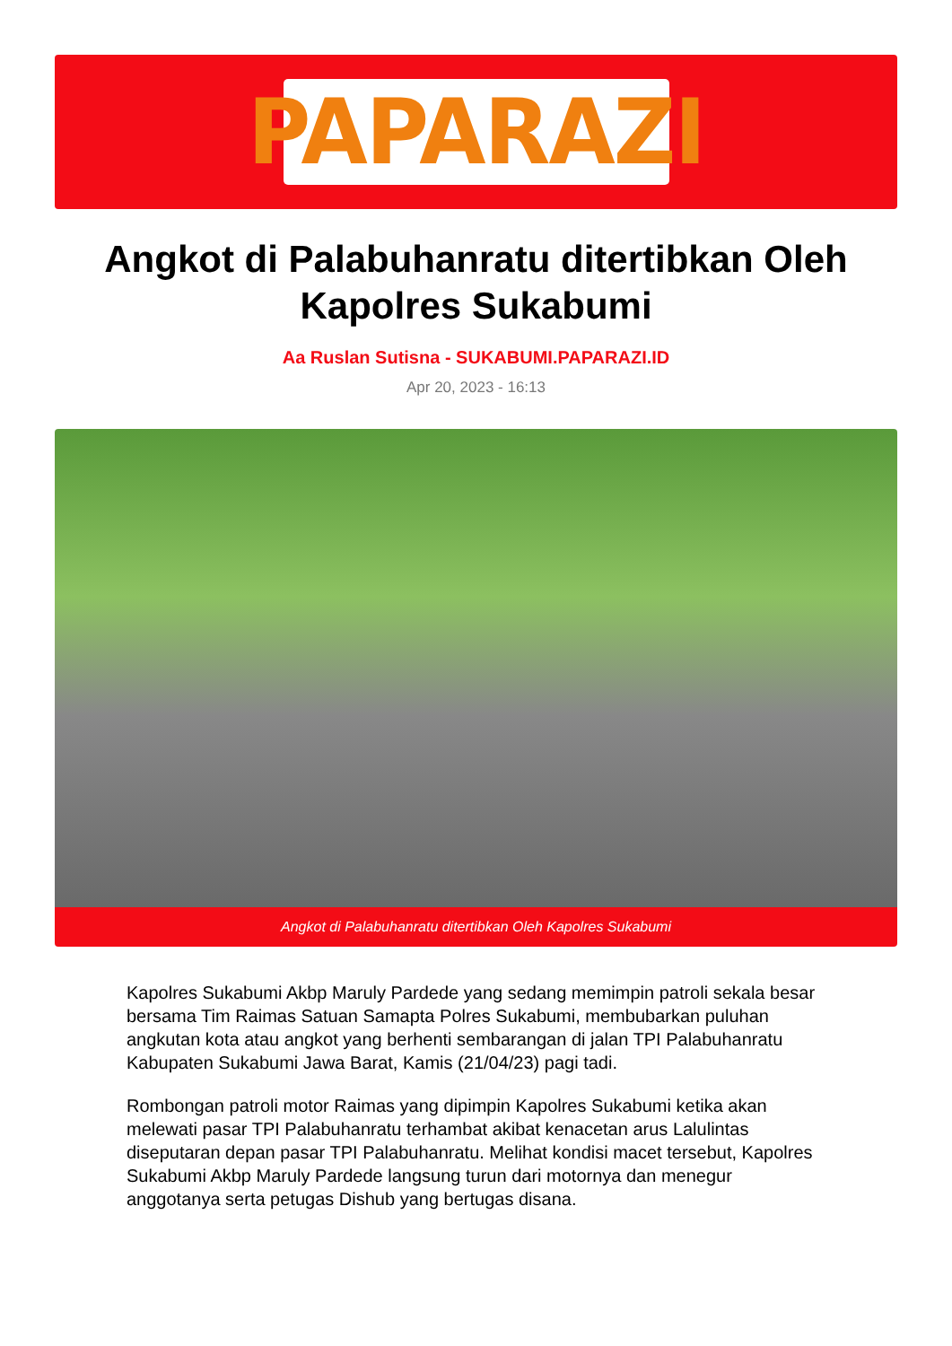PAPARAZI
Angkot di Palabuhanratu ditertibkan Oleh Kapolres Sukabumi
Aa Ruslan Sutisna - SUKABUMI.PAPARAZI.ID
Apr 20, 2023 - 16:13
Angkot di Palabuhanratu ditertibkan Oleh Kapolres Sukabumi
Kapolres Sukabumi Akbp Maruly Pardede yang sedang memimpin patroli sekala besar bersama Tim Raimas Satuan Samapta Polres Sukabumi, membubarkan puluhan angkutan kota atau angkot yang berhenti sembarangan di jalan TPI Palabuhanratu Kabupaten Sukabumi Jawa Barat, Kamis (21/04/23) pagi tadi.
Rombongan patroli motor Raimas yang dipimpin Kapolres Sukabumi ketika akan melewati pasar TPI Palabuhanratu terhambat akibat kenacetan arus Lalulintas diseputaran depan pasar TPI Palabuhanratu. Melihat kondisi macet tersebut, Kapolres Sukabumi Akbp Maruly Pardede langsung turun dari motornya dan menegur anggotanya serta petugas Dishub yang bertugas disana.